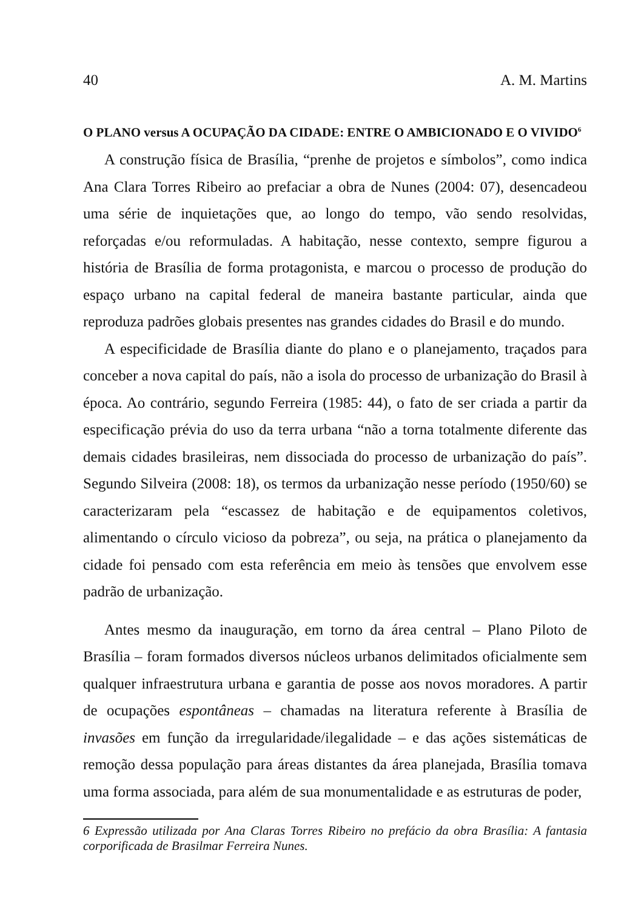40 A. M. Martins
O PLANO versus A OCUPAÇÃO DA CIDADE: ENTRE O AMBICIONADO E O VIVIDO<sup>6</sup>
A construção física de Brasília, “prenhe de projetos e símbolos”, como indica Ana Clara Torres Ribeiro ao prefaciar a obra de Nunes (2004: 07), desencadeou uma série de inquietações que, ao longo do tempo, vão sendo resolvidas, reforçadas e/ou reformuladas. A habitação, nesse contexto, sempre figurou a história de Brasília de forma protagonista, e marcou o processo de produção do espaço urbano na capital federal de maneira bastante particular, ainda que reproduza padrões globais presentes nas grandes cidades do Brasil e do mundo.
A especificidade de Brasília diante do plano e o planejamento, traçados para conceber a nova capital do país, não a isola do processo de urbanização do Brasil à época. Ao contrário, segundo Ferreira (1985: 44), o fato de ser criada a partir da especificação prévia do uso da terra urbana “não a torna totalmente diferente das demais cidades brasileiras, nem dissociada do processo de urbanização do país”. Segundo Silveira (2008: 18), os termos da urbanização nesse período (1950/60) se caracterizaram pela “escassez de habitação e de equipamentos coletivos, alimentando o círculo vicioso da pobreza”, ou seja, na prática o planejamento da cidade foi pensado com esta referência em meio às tensões que envolvem esse padrão de urbanização.
Antes mesmo da inauguração, em torno da área central – Plano Piloto de Brasília – foram formados diversos núcleos urbanos delimitados oficialmente sem qualquer infraestrutura urbana e garantia de posse aos novos moradores. A partir de ocupações espontâneas – chamadas na literatura referente à Brasília de invasões em função da irregularidade/ilegalidade – e das ações sistemáticas de remoção dessa população para áreas distantes da área planejada, Brasília tomava uma forma associada, para além de sua monumentalidade e as estruturas de poder,
6 Expressão utilizada por Ana Claras Torres Ribeiro no prefácio da obra Brasília: A fantasia corporificada de Brasilmar Ferreira Nunes.